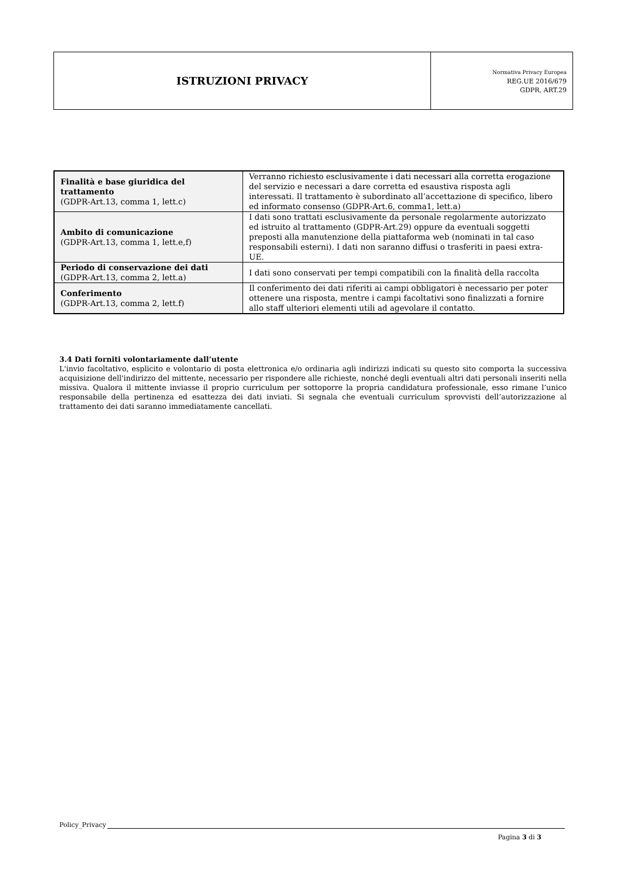| ISTRUZIONI PRIVACY | Normativa Privacy Europea REG.UE 2016/679 GDPR, ART.29 |
| Finalità e base giuridica del trattamento (GDPR-Art.13, comma 1, lett.c) | Verranno richiesto esclusivamente i dati necessari alla corretta erogazione del servizio e necessari a dare corretta ed esaustiva risposta agli interessati. Il trattamento è subordinato all’accettazione di specifico, libero ed informato consenso (GDPR-Art.6, comma1, lett.a) |
| Ambito di comunicazione (GDPR-Art.13, comma 1, lett.e,f) | I dati sono trattati esclusivamente da personale regolarmente autorizzato ed istruito al trattamento (GDPR-Art.29) oppure da eventuali soggetti preposti alla manutenzione della piattaforma web (nominati in tal caso responsabili esterni). I dati non saranno diffusi o trasferiti in paesi extra-UE. |
| Periodo di conservazione dei dati (GDPR-Art.13, comma 2, lett.a) | I dati sono conservati per tempi compatibili con la finalità della raccolta |
| Conferimento (GDPR-Art.13, comma 2, lett.f) | Il conferimento dei dati riferiti ai campi obbligatori è necessario per poter ottenere una risposta, mentre i campi facoltativi sono finalizzati a fornire allo staff ulteriori elementi utili ad agevolare il contatto. |
3.4 Dati forniti volontariamente dall’utente
L'invio facoltativo, esplicito e volontario di posta elettronica e/o ordinaria agli indirizzi indicati su questo sito comporta la successiva acquisizione dell'indirizzo del mittente, necessario per rispondere alle richieste, nonché degli eventuali altri dati personali inseriti nella missiva. Qualora il mittente inviasse il proprio curriculum per sottoporre la propria candidatura professionale, esso rimane l’unico responsabile della pertinenza ed esattezza dei dati inviati. Si segnala che eventuali curriculum sprovvisti dell’autorizzazione al trattamento dei dati saranno immediatamente cancellati.
Policy_Privacy
Pagina 3 di 3